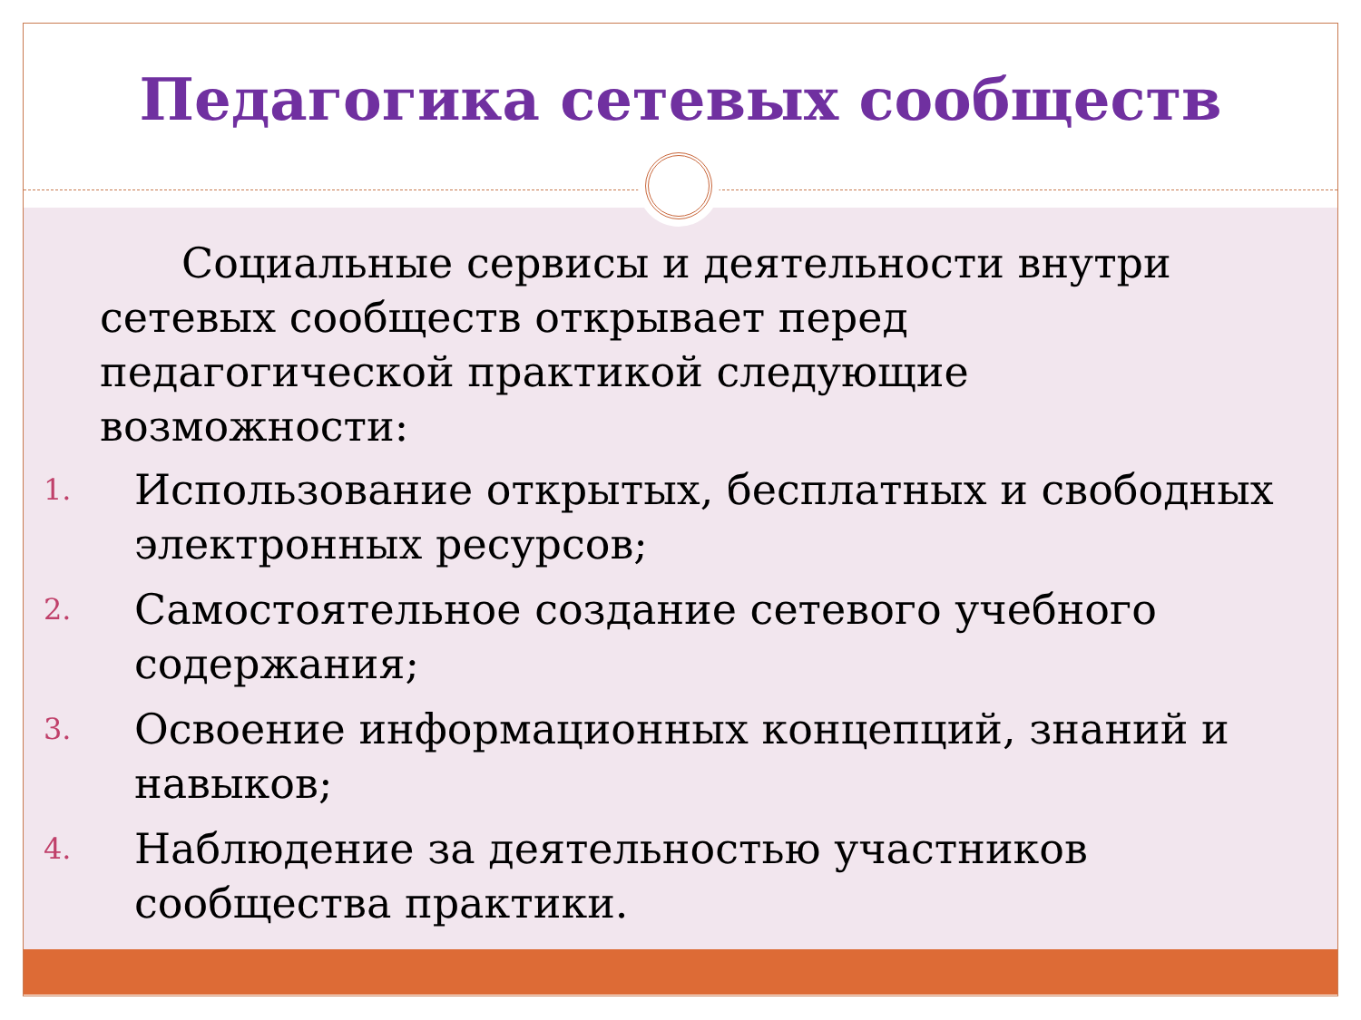Педагогика сетевых сообществ
Социальные сервисы и деятельности внутри сетевых сообществ открывает перед педагогической практикой следующие возможности:
1. Использование открытых, бесплатных и свободных электронных ресурсов;
2. Самостоятельное создание сетевого учебного содержания;
3. Освоение информационных концепций, знаний и навыков;
4. Наблюдение за деятельностью участников сообщества практики.